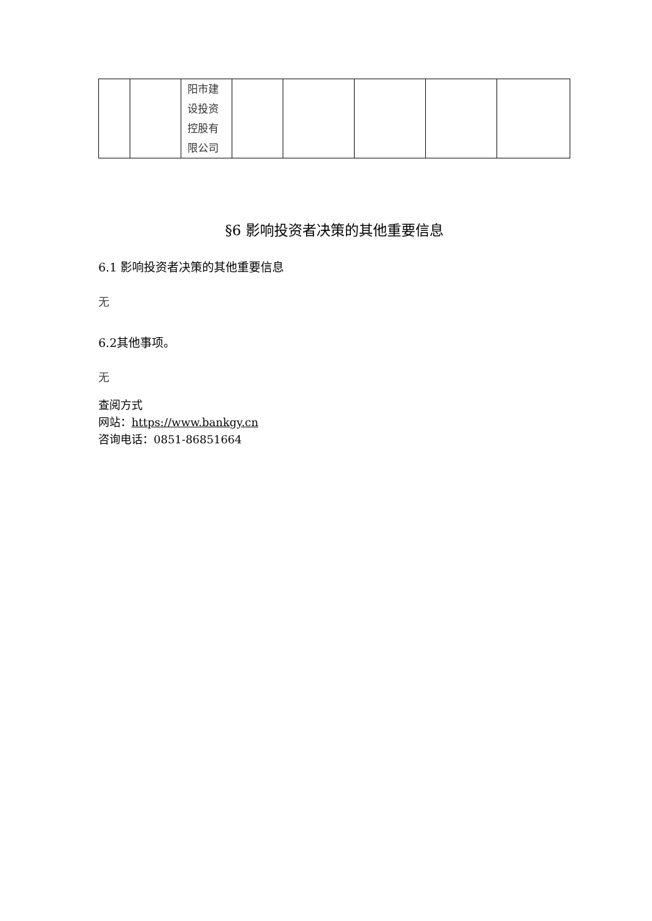| | | 阳市建 设投资 控股有 限公司 | | | | | |
§6 影响投资者决策的其他重要信息
6.1 影响投资者决策的其他重要信息
无
6.2其他事项。
无
查阅方式
网站：https://www.bankgy.cn
咨询电话：0851-86851664